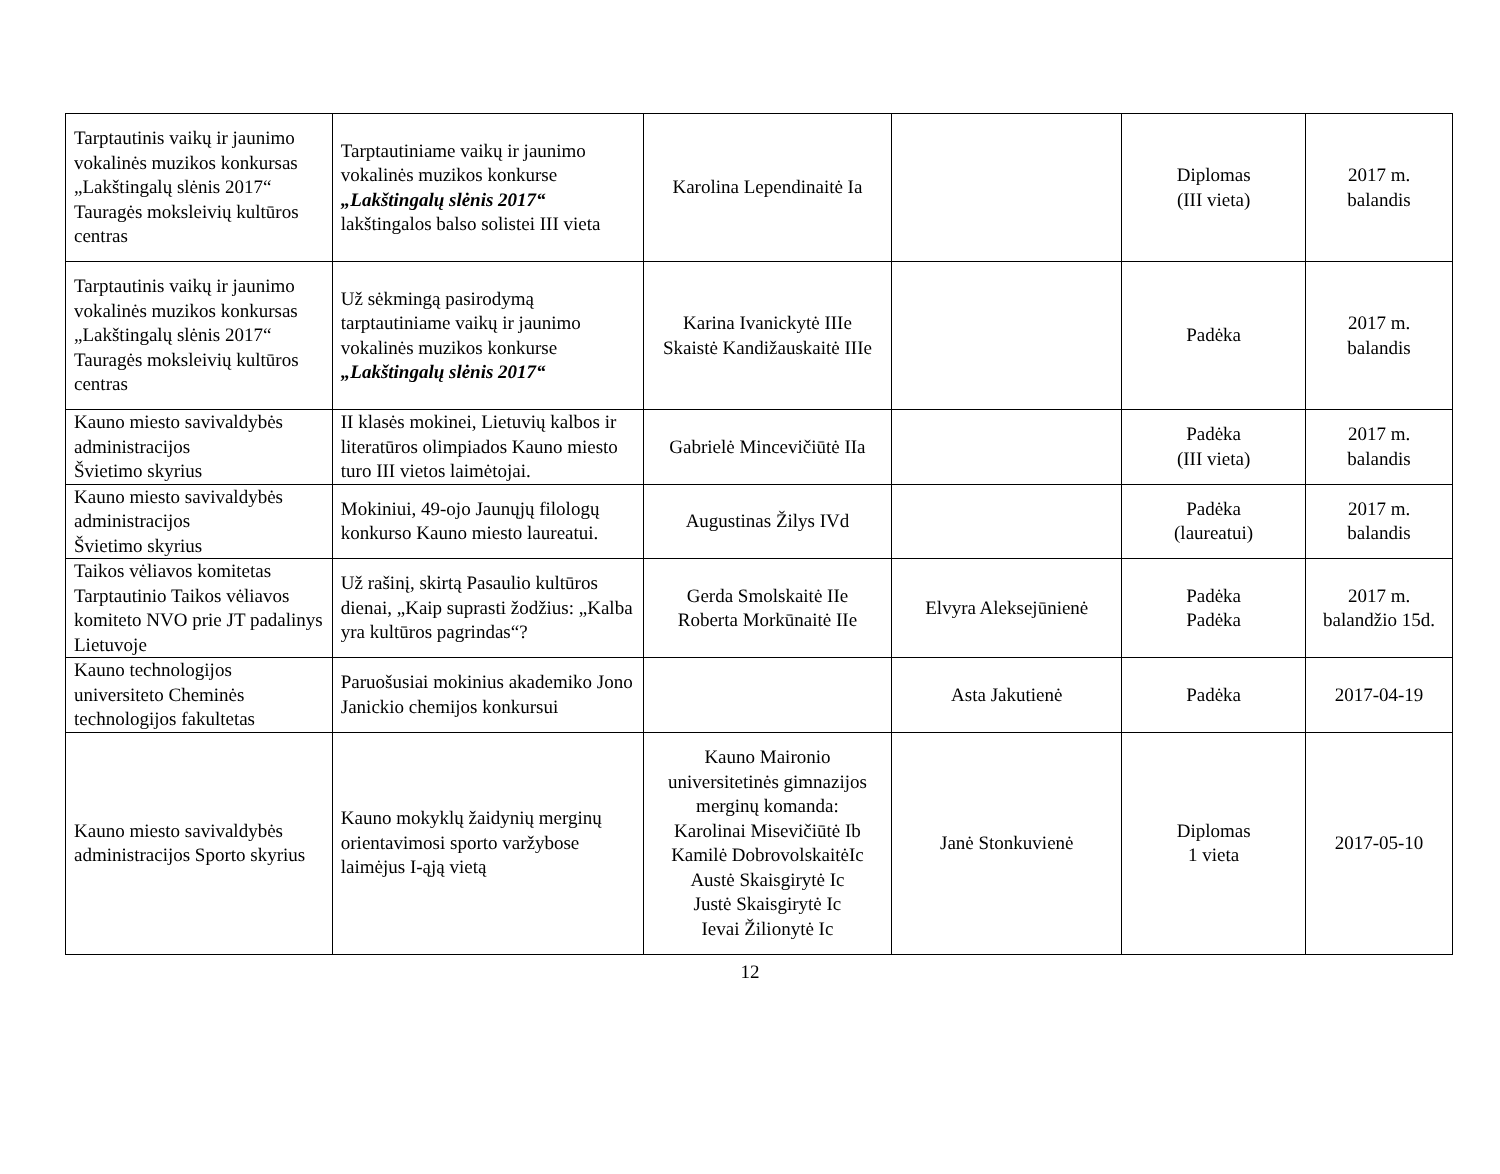| Tarptautinis vaikų ir jaunimo vokalinės muzikos konkursas „Lakštingalų slėnis 2017“ Tauragės moksleivių kultūros centras | Tarptautiniame vaikų ir jaunimo vokalinės muzikos konkurse „Lakštingalų slėnis 2017“ lakštingalos balso solistei III vieta | Karolina Lependinaitė Ia | | Diplomas (III vieta) | 2017 m. balandis |
| Tarptautinis vaikų ir jaunimo vokalinės muzikos konkursas „Lakštingalų slėnis 2017“ Tauragės moksleivių kultūros centras | Už sėkmingą pasirodymą tarptautiniame vaikų ir jaunimo vokalinės muzikos konkurse „Lakštingalų slėnis 2017“ | Karina Ivanickytė IIIe Skaistė Kandižauskaitė IIIe | | Padėka | 2017 m. balandis |
| Kauno miesto savivaldybės administracijos Švietimo skyrius | II klasės mokinei, Lietuvių kalbos ir literatūros olimpiados Kauno miesto turo III vietos laimėtojai. | Gabrielė Mincevičiūtė IIa | | Padėka (III vieta) | 2017 m. balandis |
| Kauno miesto savivaldybės administracijos Švietimo skyrius | Mokiniui, 49-ojo Jaunųjų filologų konkurso Kauno miesto laureatui. | Augustinas Žilys IVd | | Padėka (laureatui) | 2017 m. balandis |
| Taikos vėliavos komitetas Tarptautinio Taikos vėliavos komiteto NVO prie JT padalinys Lietuvoje | Už rašinį, skirtą Pasaulio kultūros dienai, „Kaip suprasti žodžius: „Kalba yra kultūros pagrindas“? | Gerda Smolskaitė IIe Roberta Morkūnaitė IIe | Elvyra Aleksejūnienė | Padėka Padėka | 2017 m. balandžio 15d. |
| Kauno technologijos universiteto Cheminės technologijos fakultetas | Paruošusiai mokinius akademiko Jono Janickio chemijos konkursui | | Asta Jakutienė | Padėka | 2017-04-19 |
| Kauno miesto savivaldybės administracijos Sporto skyrius | Kauno mokyklų žaidynių merginų orientavimosi sporto varžybose laimėjus I-ąją vietą | Kauno Maironio universitetinės gimnazijos merginų komanda: Karolinai Misevičiūtė Ib Kamilė DobrovolskaitėIc Austė Skaisgirytė Ic Justė Skaisgirytė Ic Ievai Žilionytė Ic | Janė Stonkuvienė | Diplomas 1 vieta | 2017-05-10 |
12